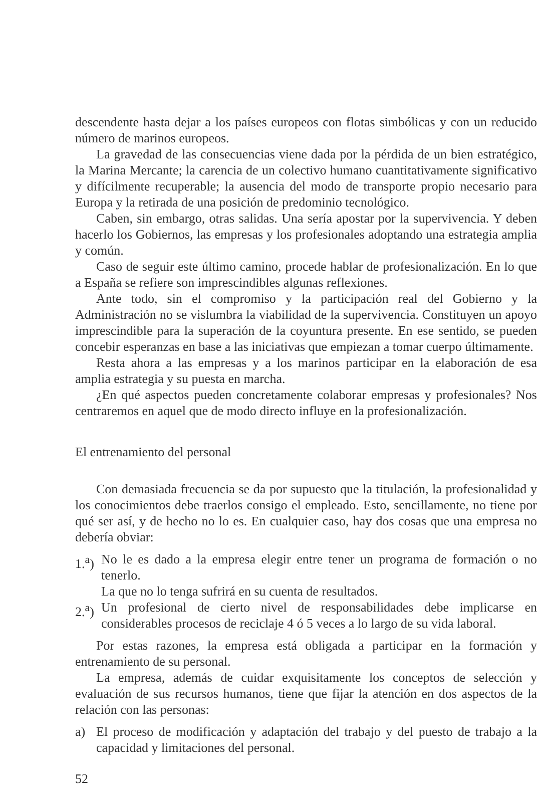descendente hasta dejar a los países europeos con flotas simbólicas y con un reducido número de marinos europeos.
La gravedad de las consecuencias viene dada por la pérdida de un bien estratégico, la Marina Mercante; la carencia de un colectivo humano cuantitativamente significativo y difícilmente recuperable; la ausencia del modo de transporte propio necesario para Europa y la retirada de una posición de predominio tecnológico.
Caben, sin embargo, otras salidas. Una sería apostar por la supervivencia. Y deben hacerlo los Gobiernos, las empresas y los profesionales adoptando una estrategia amplia y común.
Caso de seguir este último camino, procede hablar de profesionalización. En lo que a España se refiere son imprescindibles algunas reflexiones.
Ante todo, sin el compromiso y la participación real del Gobierno y la Administración no se vislumbra la viabilidad de la supervivencia. Constituyen un apoyo imprescindible para la superación de la coyuntura presente. En ese sentido, se pueden concebir esperanzas en base a las iniciativas que empiezan a tomar cuerpo últimamente.
Resta ahora a las empresas y a los marinos participar en la elaboración de esa amplia estrategia y su puesta en marcha.
¿En qué aspectos pueden concretamente colaborar empresas y profesionales? Nos centraremos en aquel que de modo directo influye en la profesionalización.
El entrenamiento del personal
Con demasiada frecuencia se da por supuesto que la titulación, la profesionalidad y los conocimientos debe traerlos consigo el empleado. Esto, sencillamente, no tiene por qué ser así, y de hecho no lo es. En cualquier caso, hay dos cosas que una empresa no debería obviar:
1.<sup>a</sup>)
No le es dado a la empresa elegir entre tener un programa de formación o no tenerlo.
La que no lo tenga sufrirá en su cuenta de resultados.
2.<sup>a</sup>)
Un profesional de cierto nivel de responsabilidades debe implicarse en considerables procesos de reciclaje 4 ó 5 veces a lo largo de su vida laboral.
Por estas razones, la empresa está obligada a participar en la formación y entrenamiento de su personal.
La empresa, además de cuidar exquisitamente los conceptos de selección y evaluación de sus recursos humanos, tiene que fijar la atención en dos aspectos de la relación con las personas:
a) El proceso de modificación y adaptación del trabajo y del puesto de trabajo a la capacidad y limitaciones del personal.
52